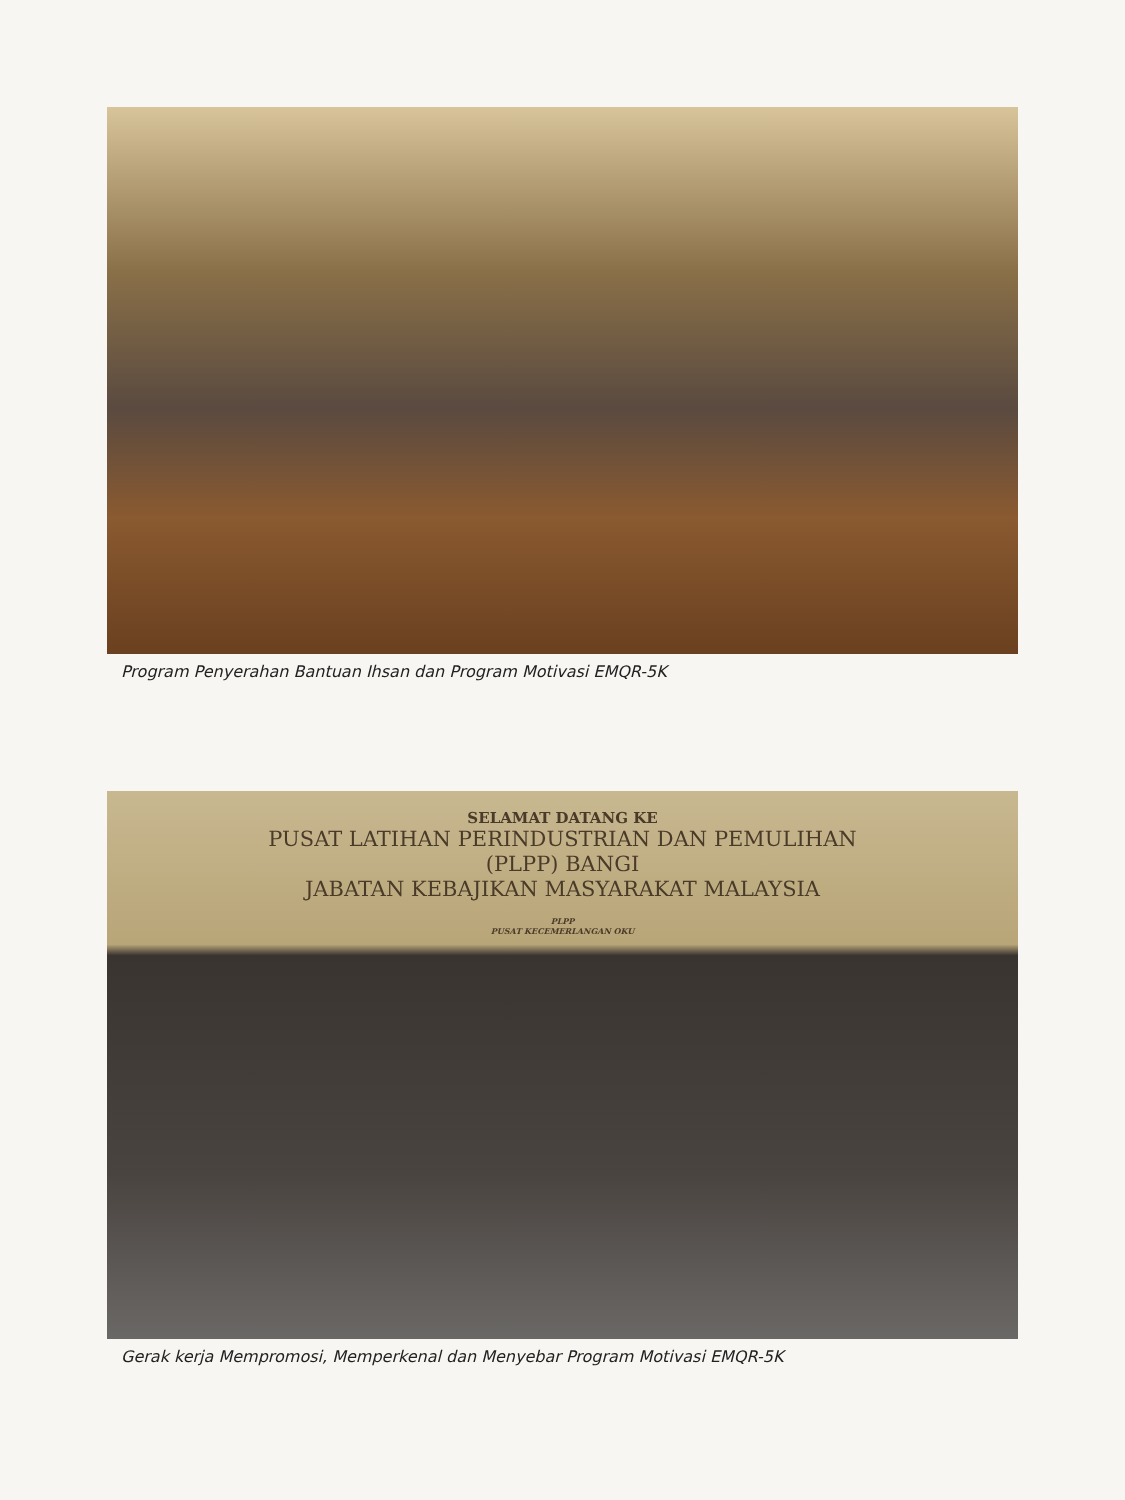Program Penyerahan Bantuan Ihsan dan Program Motivasi EMQR-5K
SELAMAT DATANG KE
PUSAT LATIHAN PERINDUSTRIAN DAN PEMULIHAN
(PLPP) BANGI
JABATAN KEBAJIKAN MASYARAKAT MALAYSIA
PLPP
PUSAT KECEMERLANGAN OKU
Gerak kerja Mempromosi, Memperkenal dan Menyebar Program Motivasi EMQR-5K